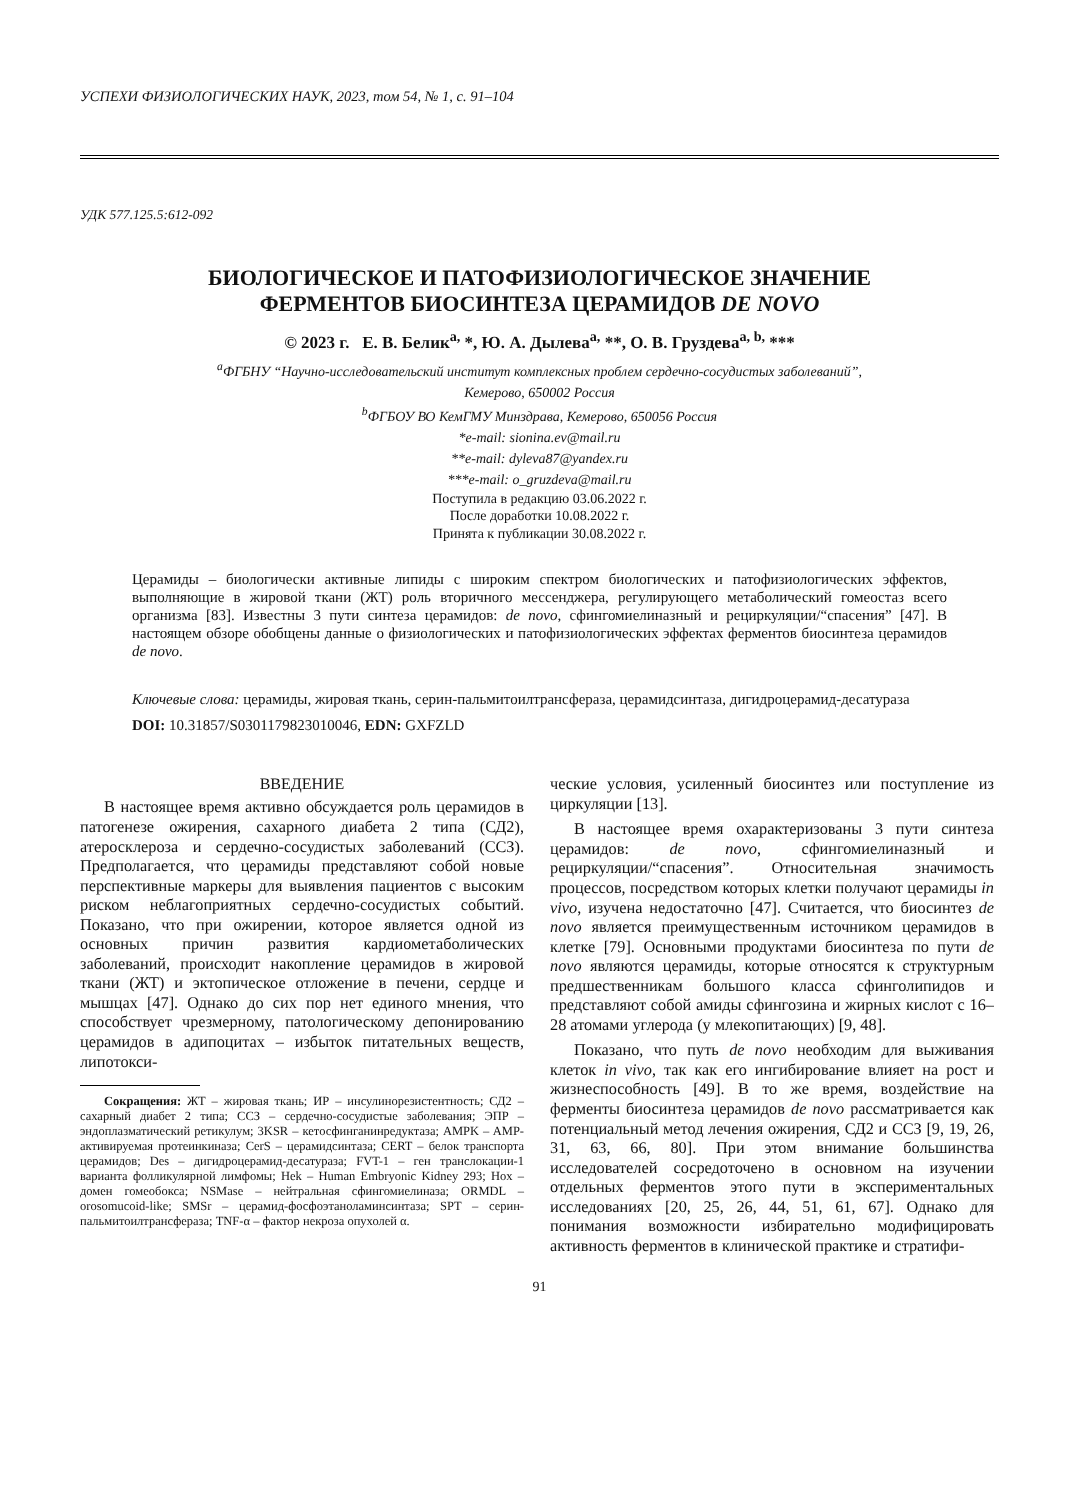УСПЕХИ ФИЗИОЛОГИЧЕСКИХ НАУК, 2023, том 54, № 1, с. 91–104
УДК 577.125.5:612-092
БИОЛОГИЧЕСКОЕ И ПАТОФИЗИОЛОГИЧЕСКОЕ ЗНАЧЕНИЕ
ФЕРМЕНТОВ БИОСИНТЕЗА ЦЕРАМИДОВ DE NOVO
© 2023 г. Е. В. Белик<sup>a,</sup> *, Ю. А. Дылева<sup>a,</sup> **, О. В. Груздева<sup>a, b,</sup> ***
<sup>a</sup> ФГБНУ “Научно-исследовательский институт комплексных проблем сердечно-сосудистых заболеваний”,
Кемерово, 650002 Россия
<sup>b</sup> ФГБОУ ВО КемГМУ Минздрава, Кемерово, 650056 Россия
*e-mail: sionina.ev@mail.ru
**e-mail: dyleva87@yandex.ru
***e-mail: o_gruzdeva@mail.ru
Поступила в редакцию 03.06.2022 г.
После доработки 10.08.2022 г.
Принята к публикации 30.08.2022 г.
Церамиды – биологически активные липиды с широким спектром биологических и патофизиологических эффектов, выполняющие в жировой ткани (ЖТ) роль вторичного мессенджера, регулирующего метаболический гомеостаз всего организма [83]. Известны 3 пути синтеза церамидов: de novo, сфингомиелиназный и рециркуляции/“спасения” [47]. В настоящем обзоре обобщены данные о физиологических и патофизиологических эффектах ферментов биосинтеза церамидов de novo.
Ключевые слова: церамиды, жировая ткань, серин-пальмитоилтрансфераза, церамидсинтаза, дигидроцерамид-десатураза
DOI: 10.31857/S0301179823010046, EDN: GXFZLD
ВВЕДЕНИЕ
В настоящее время активно обсуждается роль церамидов в патогенезе ожирения, сахарного диабета 2 типа (СД2), атеросклероза и сердечно-сосудистых заболеваний (ССЗ). Предполагается, что церамиды представляют собой новые перспективные маркеры для выявления пациентов с высоким риском неблагоприятных сердечно-сосудистых событий. Показано, что при ожирении, которое является одной из основных причин развития кардиометаболических заболеваний, происходит накопление церамидов в жировой ткани (ЖТ) и эктопическое отложение в печени, сердце и мышцах [47]. Однако до сих пор нет единого мнения, что способствует чрезмерному, патологическому депонированию церамидов в адипоцитах – избыток питательных веществ, липотокси-
Сокращения: ЖТ – жировая ткань; ИР – инсулинорезистентность; СД2 – сахарный диабет 2 типа; ССЗ – сердечно-сосудистые заболевания; ЭПР – эндоплазматический ретикулум; 3KSR – кетосфинганинредуктаза; AMPK – AMP-активируемая протеинкиназа; CerS – церамидсинтаза; CERT – белок транспорта церамидов; Des – дигидроцерамид-десатураза; FVT-1 – ген транслокации-1 варианта фолликулярной лимфомы; Hek – Human Embryonic Kidney 293; Hox – домен гомеобокса; NSMase – нейтральная сфингомиелиназа; ORMDL – orosomucoid-like; SMSr – церамид-фосфоэтаноламинсинтаза; SPT – серин-пальмитоилтрансфераза; TNF-α – фактор некроза опухолей α.
ческие условия, усиленный биосинтез или поступление из циркуляции [13].
В настоящее время охарактеризованы 3 пути синтеза церамидов: de novo, сфингомиелиназный и рециркуляции/“спасения”. Относительная значимость процессов, посредством которых клетки получают церамиды in vivo, изучена недостаточно [47]. Считается, что биосинтез de novo является преимущественным источником церамидов в клетке [79]. Основными продуктами биосинтеза по пути de novo являются церамиды, которые относятся к структурным предшественникам большого класса сфинголипидов и представляют собой амиды сфингозина и жирных кислот с 16–28 атомами углерода (у млекопитающих) [9, 48].
Показано, что путь de novo необходим для выживания клеток in vivo, так как его ингибирование влияет на рост и жизнеспособность [49]. В то же время, воздействие на ферменты биосинтеза церамидов de novo рассматривается как потенциальный метод лечения ожирения, СД2 и ССЗ [9, 19, 26, 31, 63, 66, 80]. При этом внимание большинства исследователей сосредоточено в основном на изучении отдельных ферментов этого пути в экспериментальных исследованиях [20, 25, 26, 44, 51, 61, 67]. Однако для понимания возможности избирательно модифицировать активность ферментов в клинической практике и стратифи-
91